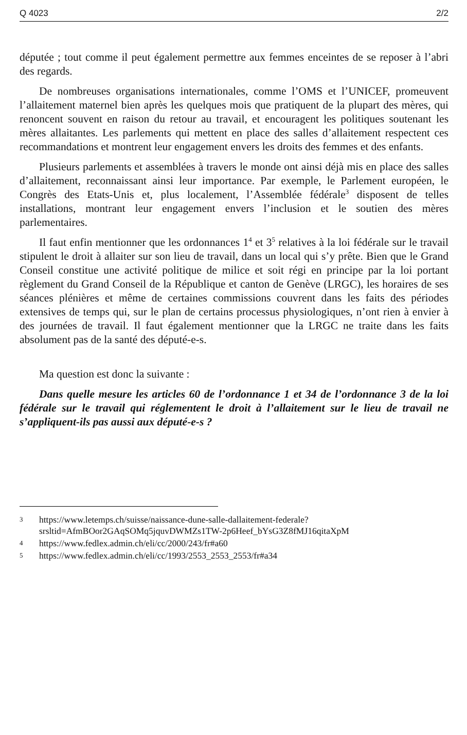Q 4023 2/2
députée ; tout comme il peut également permettre aux femmes enceintes de se reposer à l’abri des regards.
De nombreuses organisations internationales, comme l’OMS et l’UNICEF, promeuvent l’allaitement maternel bien après les quelques mois que pratiquent de la plupart des mères, qui renoncent souvent en raison du retour au travail, et encouragent les politiques soutenant les mères allaitantes. Les parlements qui mettent en place des salles d’allaitement respectent ces recommandations et montrent leur engagement envers les droits des femmes et des enfants.
Plusieurs parlements et assemblées à travers le monde ont ainsi déjà mis en place des salles d’allaitement, reconnaissant ainsi leur importance. Par exemple, le Parlement européen, le Congrès des Etats-Unis et, plus localement, l’Assemblée fédérale<sup>3</sup> disposent de telles installations, montrant leur engagement envers l’inclusion et le soutien des mères parlementaires.
Il faut enfin mentionner que les ordonnances 1<sup>4</sup> et 3<sup>5</sup> relatives à la loi fédérale sur le travail stipulent le droit à allaiter sur son lieu de travail, dans un local qui s’y prête. Bien que le Grand Conseil constitue une activité politique de milice et soit régi en principe par la loi portant règlement du Grand Conseil de la République et canton de Genève (LRGC), les horaires de ses séances plénières et même de certaines commissions couvrent dans les faits des périodes extensives de temps qui, sur le plan de certains processus physiologiques, n’ont rien à envier à des journées de travail. Il faut également mentionner que la LRGC ne traite dans les faits absolument pas de la santé des député-e-s.
Ma question est donc la suivante :
Dans quelle mesure les articles 60 de l’ordonnance 1 et 34 de l’ordonnance 3 de la loi fédérale sur le travail qui réglementent le droit à l’allaitement sur le lieu de travail ne s’appliquent-ils pas aussi aux député-e-s ?
3 https://www.letemps.ch/suisse/naissance-dune-salle-dallaitement-federale?srsltid=AfmBOor2GAqSOMq5jquvDWMZs1TW-2p6Heef_bYsG3Z8fMJ16qitaXpM
4 https://www.fedlex.admin.ch/eli/cc/2000/243/fr#a60
5 https://www.fedlex.admin.ch/eli/cc/1993/2553_2553_2553/fr#a34